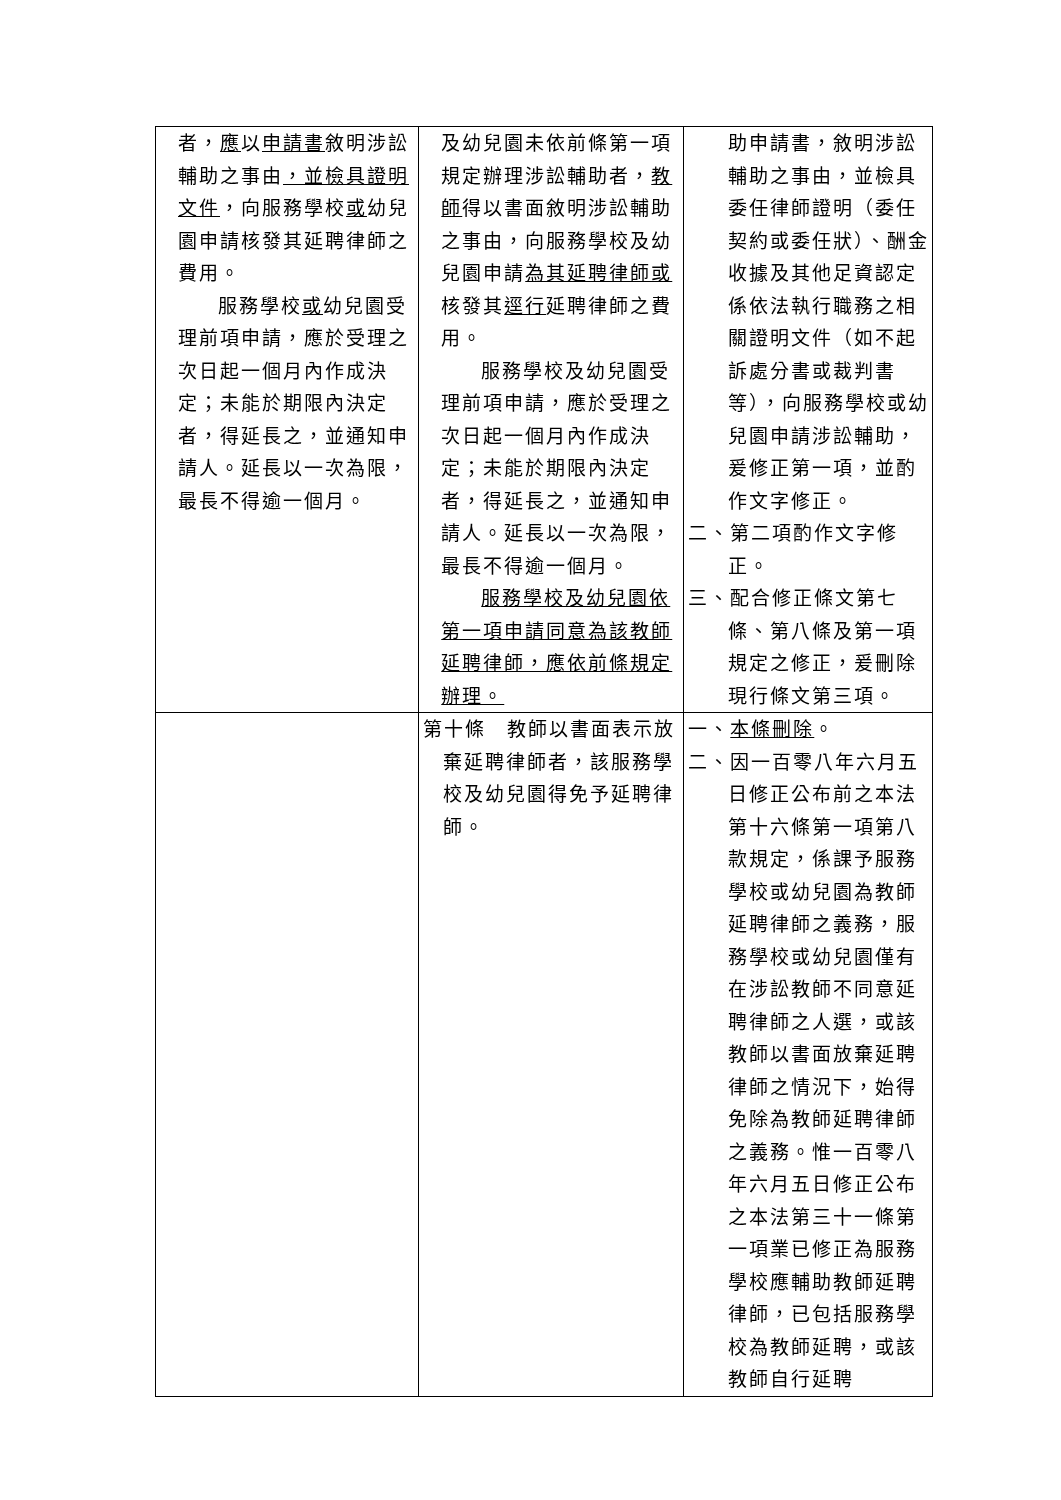| 者， 應 以 申請書 敘明涉訟輔助之事由 ，並檢具證明文件 ，向服務學校 或 幼兒園申請核發其延聘律師之費用。 服務學校 或 幼兒園受理前項申請，應於受理之次日起一個月內作成決定；未能於期限內決定者，得延長之，並通知申請人。延長以一次為限，最長不得逾一個月。 | 及幼兒園未依前條第一項規定辦理涉訟輔助者， 教師 得以書面敘明涉訟輔助之事由，向服務學校及幼兒園申請 為其延聘律師或 核發其 逕行 延聘律師之費用。 服務學校及幼兒園受理前項申請，應於受理之次日起一個月內作成決定；未能於期限內決定者，得延長之，並通知申請人。延長以一次為限，最長不得逾一個月。 服務學校及幼兒園依第一項申請同意為該教師延聘律師，應依前條規定辦理。 | 助申請書，敘明涉訟輔助之事由，並檢具委任律師證明（委任契約或委任狀）、酬金收據及其他足資認定係依法執行職務之相關證明文件（如不起訴處分書或裁判書等），向服務學校或幼兒園申請涉訟輔助，爰修正第一項，並酌作文字修正。 二、第二項酌作文字修正。 三、配合修正條文第七條、第八條及第一項規定之修正，爰刪除現行條文第三項。 |
| | 第十條 教師以書面表示放棄延聘律師者，該服務學校及幼兒園得免予延聘律師。 | 一、 本條刪除 。 二、因一百零八年六月五日修正公布前之本法第十六條第一項第八款規定，係課予服務學校或幼兒園為教師延聘律師之義務，服務學校或幼兒園僅有在涉訟教師不同意延聘律師之人選，或該教師以書面放棄延聘律師之情況下，始得免除為教師延聘律師之義務。惟一百零八年六月五日修正公布之本法第三十一條第一項業已修正為服務學校應輔助教師延聘律師，已包括服務學校為教師延聘，或該教師自行延聘 |